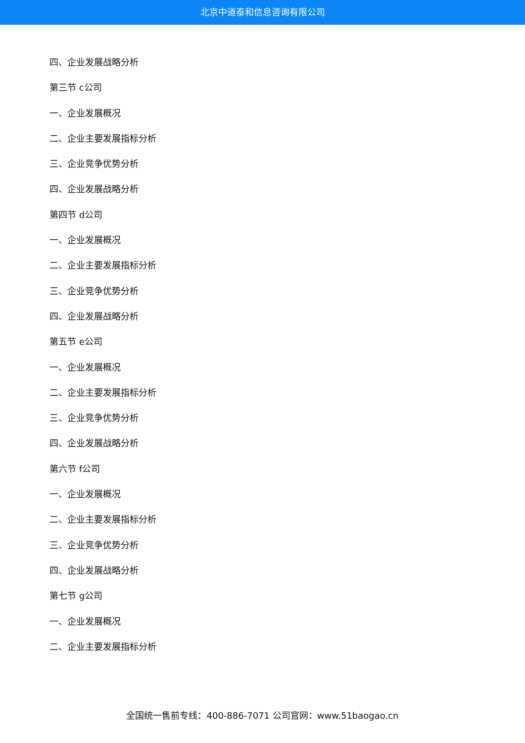北京中道泰和信息咨询有限公司
四、企业发展战略分析
第三节 c公司
一、企业发展概况
二、企业主要发展指标分析
三、企业竞争优势分析
四、企业发展战略分析
第四节 d公司
一、企业发展概况
二、企业主要发展指标分析
三、企业竞争优势分析
四、企业发展战略分析
第五节 e公司
一、企业发展概况
二、企业主要发展指标分析
三、企业竞争优势分析
四、企业发展战略分析
第六节 f公司
一、企业发展概况
二、企业主要发展指标分析
三、企业竞争优势分析
四、企业发展战略分析
第七节 g公司
一、企业发展概况
二、企业主要发展指标分析
全国统一售前专线：400-886-7071 公司官网：www.51baogao.cn